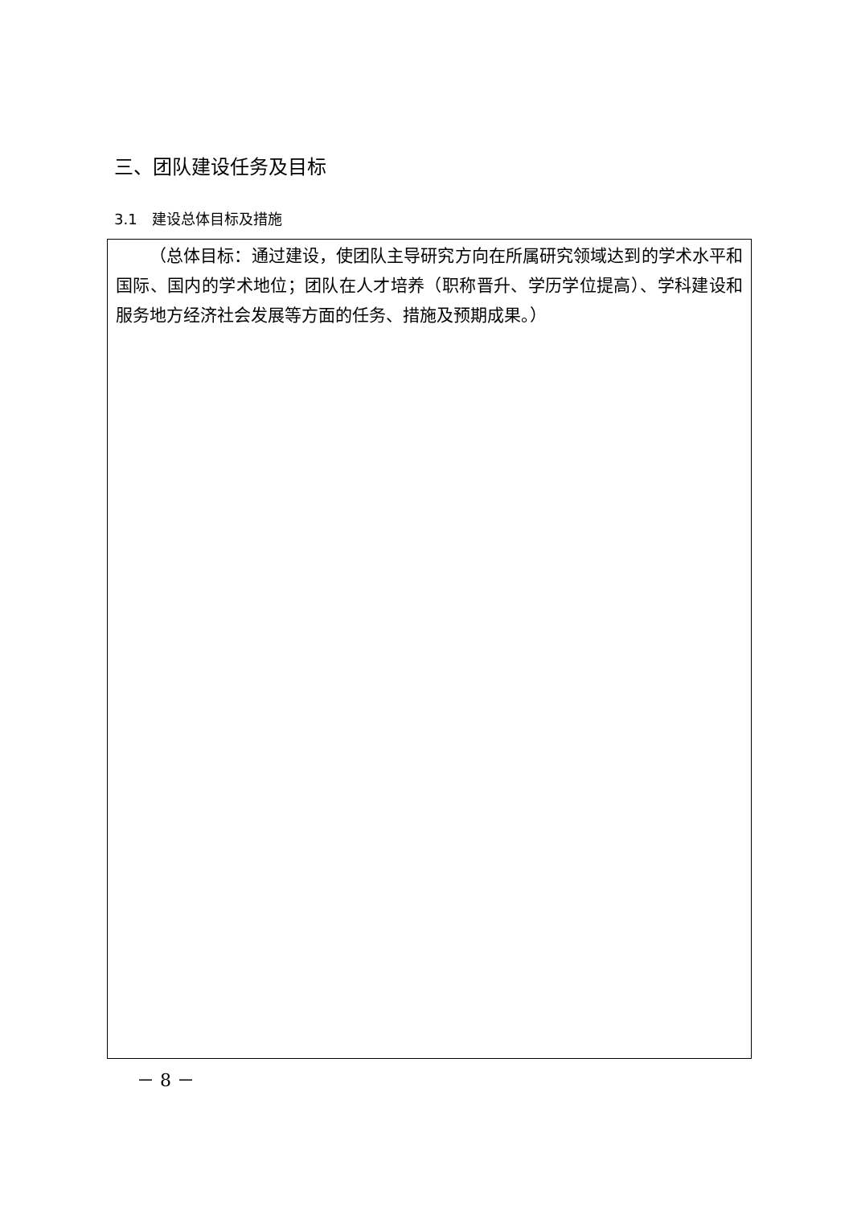三、团队建设任务及目标
3.1　建设总体目标及措施
（总体目标：通过建设，使团队主导研究方向在所属研究领域达到的学术水平和国际、国内的学术地位；团队在人才培养（职称晋升、学历学位提高）、学科建设和服务地方经济社会发展等方面的任务、措施及预期成果。）
－ 8 －